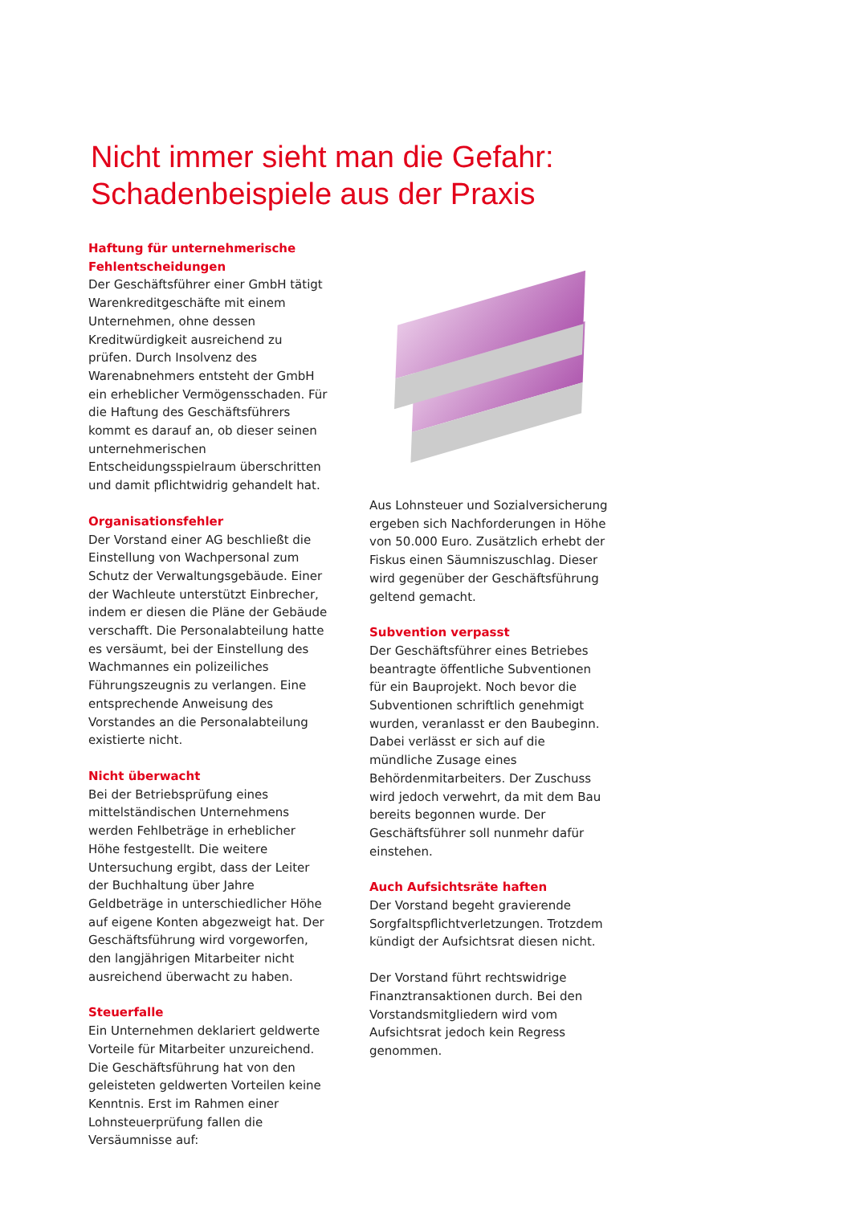Nicht immer sieht man die Gefahr:
Schadenbeispiele aus der Praxis
Haftung für unternehmerische Fehlentscheidungen
Der Geschäftsführer einer GmbH tätigt Warenkreditgeschäfte mit einem Unternehmen, ohne dessen Kreditwürdigkeit ausreichend zu prüfen. Durch Insolvenz des Warenabnehmers entsteht der GmbH ein erheblicher Vermögensschaden. Für die Haftung des Geschäftsführers kommt es darauf an, ob dieser seinen unternehmerischen Entscheidungsspielraum überschritten und damit pflichtwidrig gehandelt hat.
Organisationsfehler
Der Vorstand einer AG beschließt die Einstellung von Wachpersonal zum Schutz der Verwaltungsgebäude. Einer der Wachleute unterstützt Einbrecher, indem er diesen die Pläne der Gebäude verschafft. Die Personalabteilung hatte es versäumt, bei der Einstellung des Wachmannes ein polizeiliches Führungszeugnis zu verlangen. Eine entsprechende Anweisung des Vorstandes an die Personalabteilung existierte nicht.
Nicht überwacht
Bei der Betriebsprüfung eines mittelständischen Unternehmens werden Fehlbeträge in erheblicher Höhe festgestellt. Die weitere Untersuchung ergibt, dass der Leiter der Buchhaltung über Jahre Geldbeträge in unterschiedlicher Höhe auf eigene Konten abgezweigt hat. Der Geschäftsführung wird vorgeworfen, den langjährigen Mitarbeiter nicht ausreichend überwacht zu haben.
Steuerfalle
Ein Unternehmen deklariert geldwerte Vorteile für Mitarbeiter unzureichend. Die Geschäftsführung hat von den geleisteten geldwerten Vorteilen keine Kenntnis. Erst im Rahmen einer Lohnsteuerprüfung fallen die Versäumnisse auf:
Aus Lohnsteuer und Sozialversicherung ergeben sich Nachforderungen in Höhe von 50.000 Euro. Zusätzlich erhebt der Fiskus einen Säumniszuschlag. Dieser wird gegenüber der Geschäftsführung geltend gemacht.
Subvention verpasst
Der Geschäftsführer eines Betriebes beantragte öffentliche Subventionen für ein Bauprojekt. Noch bevor die Subventionen schriftlich genehmigt wurden, veranlasst er den Baubeginn. Dabei verlässt er sich auf die mündliche Zusage eines Behördenmitarbeiters. Der Zuschuss wird jedoch verwehrt, da mit dem Bau bereits begonnen wurde. Der Geschäftsführer soll nunmehr dafür einstehen.
Auch Aufsichtsräte haften
Der Vorstand begeht gravierende Sorgfaltspflichtverletzungen. Trotzdem kündigt der Aufsichtsrat diesen nicht.
Der Vorstand führt rechtswidrige Finanztransaktionen durch. Bei den Vorstandsmitgliedern wird vom Aufsichtsrat jedoch kein Regress genommen.